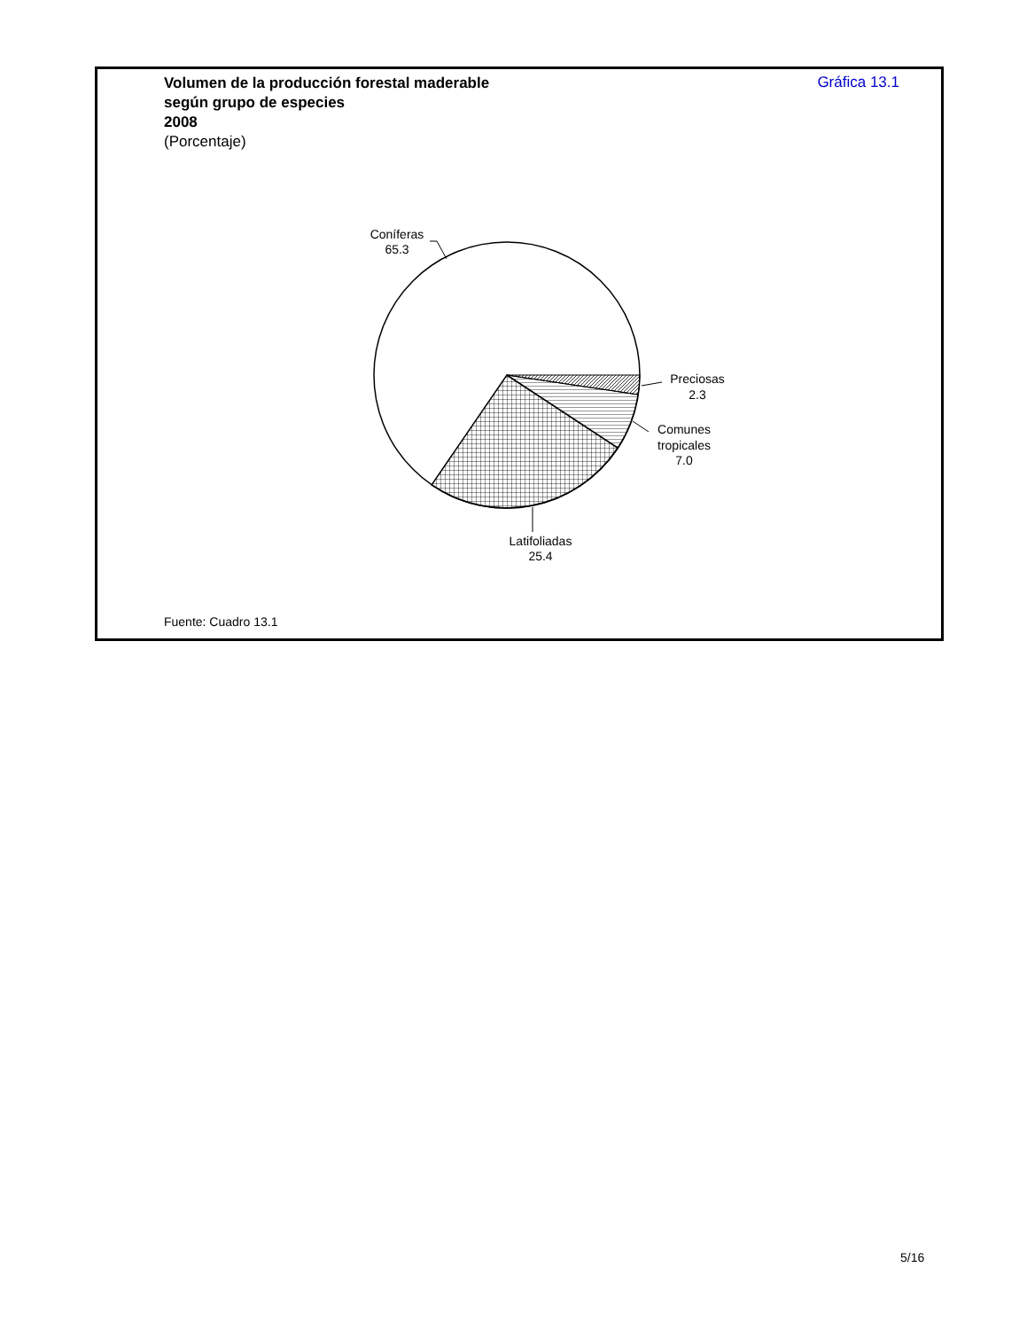Volumen de la producción forestal maderable
según grupo de especies
2008
(Porcentaje)
Gráfica 13.1
Coníferas
65.3
Preciosas
2.3
Comunes
tropicales
7.0
Latifoliadas
25.4
Fuente: Cuadro 13.1
5/16